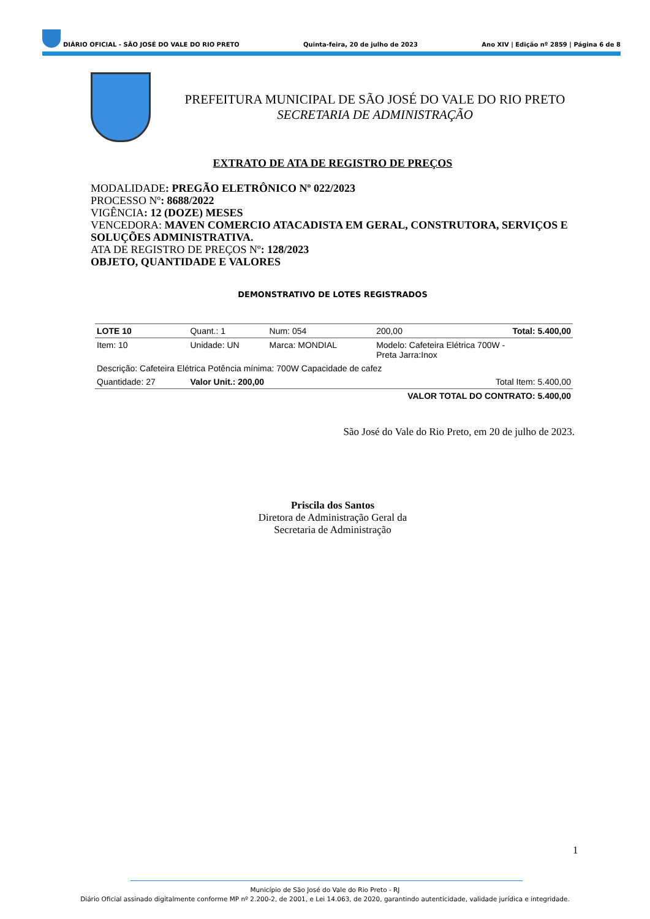DIÁRIO OFICIAL - SÃO JOSÉ DO VALE DO RIO PRETO Quinta-feira, 20 de julho de 2023 Ano XIV | Edição nº 2859 | Página 6 de 8
PREFEITURA MUNICIPAL DE SÃO JOSÉ DO VALE DO RIO PRETO
SECRETARIA DE ADMINISTRAÇÃO
EXTRATO DE ATA DE REGISTRO DE PREÇOS
MODALIDADE: PREGÃO ELETRÔNICO Nº 022/2023
PROCESSO Nº: 8688/2022
VIGÊNCIA: 12 (DOZE) MESES
VENCEDORA: MAVEN COMERCIO ATACADISTA EM GERAL, CONSTRUTORA, SERVIÇOS E SOLUÇÕES ADMINISTRATIVA.
ATA DE REGISTRO DE PREÇOS Nº: 128/2023
OBJETO, QUANTIDADE E VALORES
DEMONSTRATIVO DE LOTES REGISTRADOS
| LOTE 10 | Quant.: 1 | Num: 054 | 200,00 | Total: 5.400,00 |
| Item: 10 | Unidade: UN | Marca: MONDIAL | Modelo: Cafeteira Elétrica 700W - Preta Jarra:Inox | |
| Descrição: Cafeteira Elétrica Potência mínima: 700W Capacidade de cafez | | | | |
| Quantidade: 27 | Valor Unit.: 200,00 | | Total Item: 5.400,00 | |
| VALOR TOTAL DO CONTRATO: 5.400,00 | | | | |
São José do Vale do Rio Preto, em 20 de julho de 2023.
Priscila dos Santos
Diretora de Administração Geral da
Secretaria de Administração
1
Município de São José do Vale do Rio Preto - RJ
Diário Oficial assinado digitalmente conforme MP nº 2.200-2, de 2001, e Lei 14.063, de 2020, garantindo autenticidade, validade jurídica e integridade.